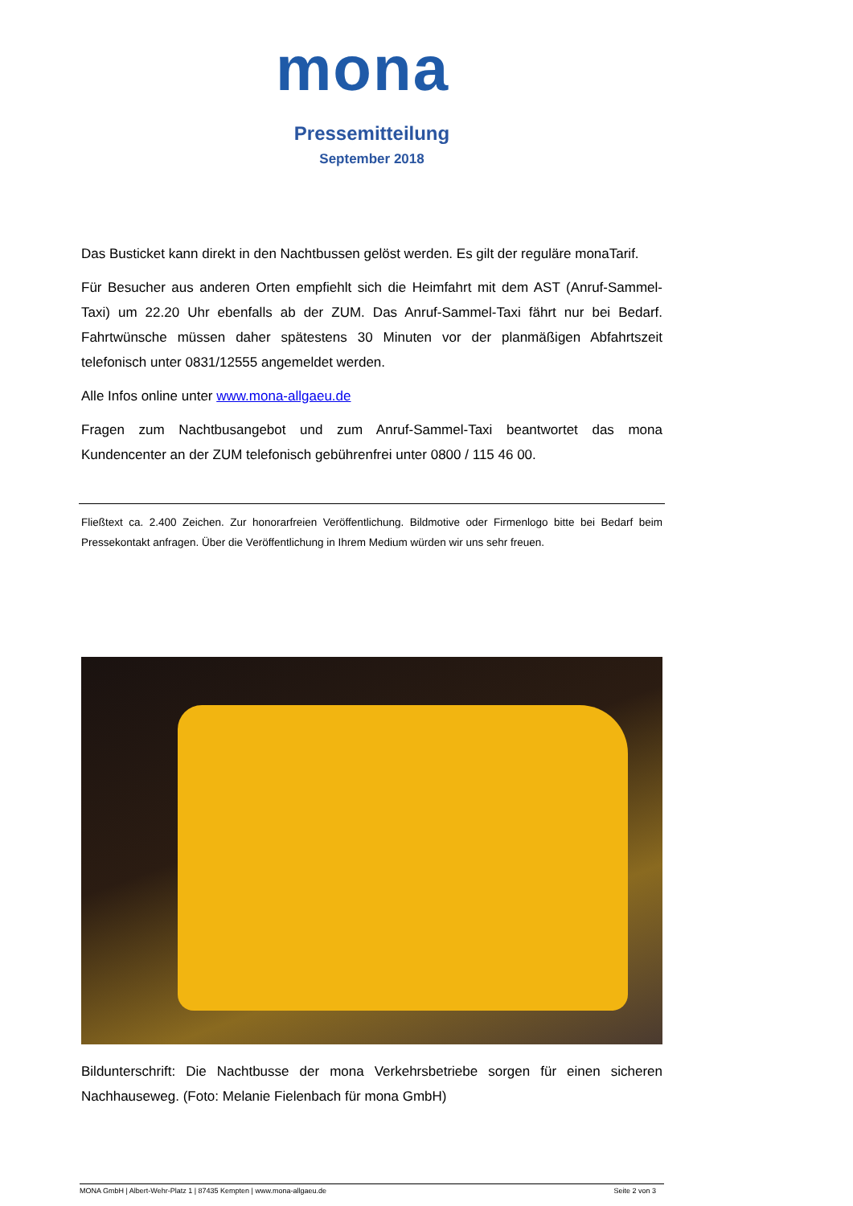mona
Pressemitteilung
September 2018
Das Busticket kann direkt in den Nachtbussen gelöst werden. Es gilt der reguläre monaTarif.
Für Besucher aus anderen Orten empfiehlt sich die Heimfahrt mit dem AST (Anruf-Sammel-Taxi) um 22.20 Uhr ebenfalls ab der ZUM. Das Anruf-Sammel-Taxi fährt nur bei Bedarf. Fahrtwünsche müssen daher spätestens 30 Minuten vor der planmäßigen Abfahrtszeit telefonisch unter 0831/12555 angemeldet werden.
Alle Infos online unter www.mona-allgaeu.de
Fragen zum Nachtbusangebot und zum Anruf-Sammel-Taxi beantwortet das mona Kundencenter an der ZUM telefonisch gebührenfrei unter 0800 / 115 46 00.
Fließtext ca. 2.400 Zeichen. Zur honorarfreien Veröffentlichung. Bildmotive oder Firmenlogo bitte bei Bedarf beim Pressekontakt anfragen. Über die Veröffentlichung in Ihrem Medium würden wir uns sehr freuen.
Bildunterschrift: Die Nachtbusse der mona Verkehrsbetriebe sorgen für einen sicheren Nachhauseweg. (Foto: Melanie Fielenbach für mona GmbH)
MONA GmbH | Albert-Wehr-Platz 1 | 87435 Kempten | www.mona-allgaeu.de Seite 2 von 3